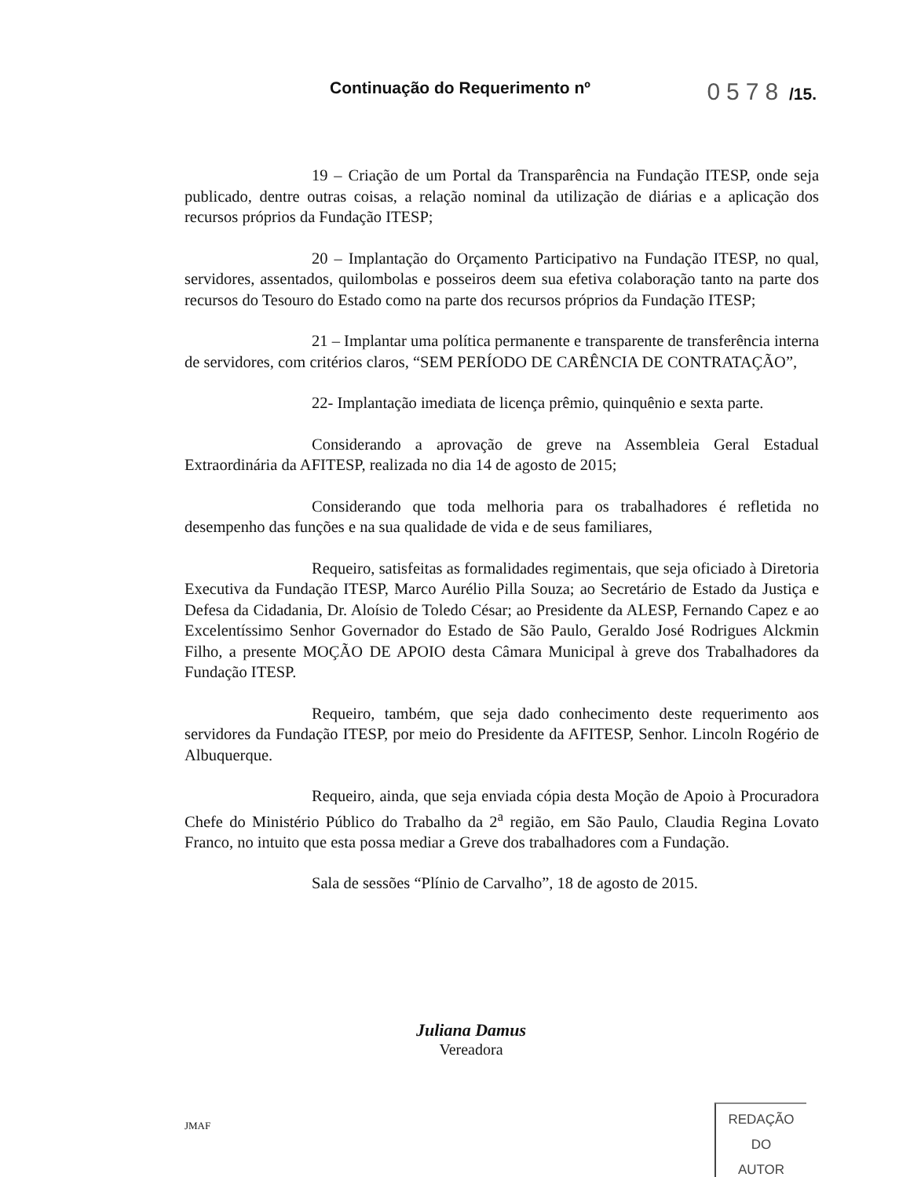Continuação do Requerimento nº 0578 /15.
19 – Criação de um Portal da Transparência na Fundação ITESP, onde seja publicado, dentre outras coisas, a relação nominal da utilização de diárias e a aplicação dos recursos próprios da Fundação ITESP;
20 – Implantação do Orçamento Participativo na Fundação ITESP, no qual, servidores, assentados, quilombolas e posseiros deem sua efetiva colaboração tanto na parte dos recursos do Tesouro do Estado como na parte dos recursos próprios da Fundação ITESP;
21 – Implantar uma política permanente e transparente de transferência interna de servidores, com critérios claros, “SEM PERÍODO DE CARÊNCIA DE CONTRATAÇÃO”,
22- Implantação imediata de licença prêmio, quinquênio e sexta parte.
Considerando a aprovação de greve na Assembleia Geral Estadual Extraordinária da AFITESP, realizada no dia 14 de agosto de 2015;
Considerando que toda melhoria para os trabalhadores é refletida no desempenho das funções e na sua qualidade de vida e de seus familiares,
Requeiro, satisfeitas as formalidades regimentais, que seja oficiado à Diretoria Executiva da Fundação ITESP, Marco Aurélio Pilla Souza; ao Secretário de Estado da Justiça e Defesa da Cidadania, Dr. Aloísio de Toledo César; ao Presidente da ALESP, Fernando Capez e ao Excelentíssimo Senhor Governador do Estado de São Paulo, Geraldo José Rodrigues Alckmin Filho, a presente MOÇÃO DE APOIO desta Câmara Municipal à greve dos Trabalhadores da Fundação ITESP.
Requeiro, também, que seja dado conhecimento deste requerimento aos servidores da Fundação ITESP, por meio do Presidente da AFITESP, Senhor. Lincoln Rogério de Albuquerque.
Requeiro, ainda, que seja enviada cópia desta Moção de Apoio à Procuradora Chefe do Ministério Público do Trabalho da 2<sup>a</sup> região, em São Paulo, Claudia Regina Lovato Franco, no intuito que esta possa mediar a Greve dos trabalhadores com a Fundação.
Sala de sessões “Plínio de Carvalho”, 18 de agosto de 2015.
Juliana Damus
Vereadora
JMAF
REDAÇÃO
DO
AUTOR